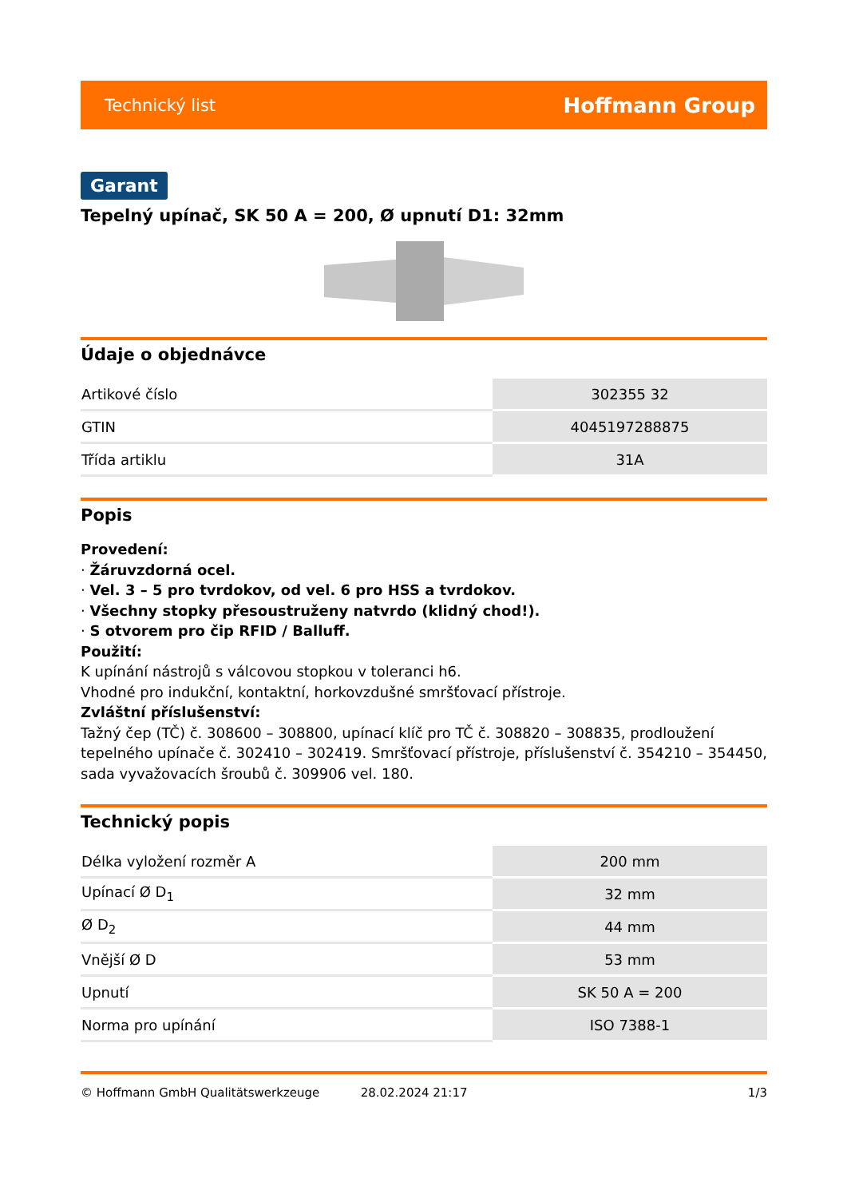Technický list Hoffmann Group
Garant
Tepelný upínač, SK 50 A = 200, Ø upnutí D1: 32mm
Údaje o objednávce
| Artikové číslo | 302355 32 |
| GTIN | 4045197288875 |
| Třída artiklu | 31A |
Popis
Provedení:
· Žáruvzdorná ocel.
· Vel. 3 – 5 pro tvrdokov, od vel. 6 pro HSS a tvrdokov.
· Všechny stopky přesoustruženy natvrdo (klidný chod!).
· S otvorem pro čip RFID / Balluff.
Použití:
K upínání nástrojů s válcovou stopkou v toleranci h6.
Vhodné pro indukční, kontaktní, horkovzdušné smršťovací přístroje.
Zvláštní příslušenství:
Tažný čep (TČ) č. 308600 – 308800, upínací klíč pro TČ č. 308820 – 308835, prodloužení tepelného upínače č. 302410 – 302419. Smršťovací přístroje, příslušenství č. 354210 – 354450, sada vyvažovacích šroubů č. 309906 vel. 180.
Technický popis
| Délka vyložení rozměr A | 200 mm |
| Upínací Ø D<sub>1</sub> | 32 mm |
| Ø D<sub>2</sub> | 44 mm |
| Vnější Ø D | 53 mm |
| Upnutí | SK 50 A = 200 |
| Norma pro upínání | ISO 7388-1 |
© Hoffmann GmbH Qualitätswerkzeuge 28.02.2024 21:17 1/3